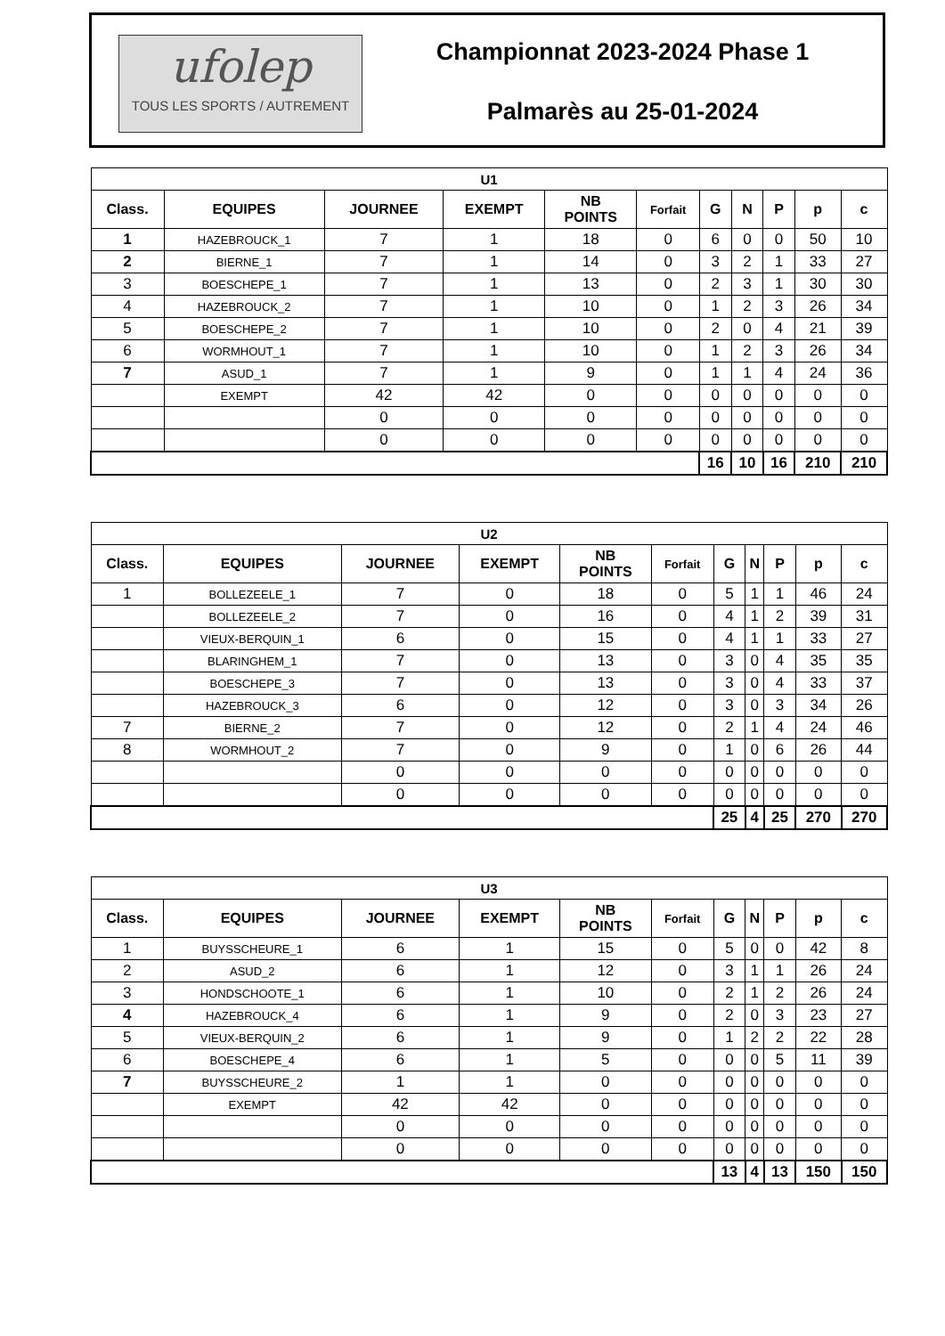ufolep
TOUS LES SPORTS / AUTREMENT
Championnat 2023-2024 Phase 1
Palmarès au 25-01-2024
| U1 | | | | | | | | | | |
| Class. | EQUIPES | JOURNEE | EXEMPT | NB POINTS | Forfait | G | N | P | p | c |
| 1 | HAZEBROUCK_1 | 7 | 1 | 18 | 0 | 6 | 0 | 0 | 50 | 10 |
| 2 | BIERNE_1 | 7 | 1 | 14 | 0 | 3 | 2 | 1 | 33 | 27 |
| 3 | BOESCHEPE_1 | 7 | 1 | 13 | 0 | 2 | 3 | 1 | 30 | 30 |
| 4 | HAZEBROUCK_2 | 7 | 1 | 10 | 0 | 1 | 2 | 3 | 26 | 34 |
| 5 | BOESCHEPE_2 | 7 | 1 | 10 | 0 | 2 | 0 | 4 | 21 | 39 |
| 6 | WORMHOUT_1 | 7 | 1 | 10 | 0 | 1 | 2 | 3 | 26 | 34 |
| 7 | ASUD_1 | 7 | 1 | 9 | 0 | 1 | 1 | 4 | 24 | 36 |
| | EXEMPT | 42 | 42 | 0 | 0 | 0 | 0 | 0 | 0 | 0 |
| | | 0 | 0 | 0 | 0 | 0 | 0 | 0 | 0 | 0 |
| | | 0 | 0 | 0 | 0 | 0 | 0 | 0 | 0 | 0 |
| | | | | | | 16 | 10 | 16 | 210 | 210 |
| U2 | | | | | | | | | | |
| Class. | EQUIPES | JOURNEE | EXEMPT | NB POINTS | Forfait | G | N | P | p | c |
| 1 | BOLLEZEELE_1 | 7 | 0 | 18 | 0 | 5 | 1 | 1 | 46 | 24 |
| | BOLLEZEELE_2 | 7 | 0 | 16 | 0 | 4 | 1 | 2 | 39 | 31 |
| | VIEUX-BERQUIN_1 | 6 | 0 | 15 | 0 | 4 | 1 | 1 | 33 | 27 |
| | BLARINGHEM_1 | 7 | 0 | 13 | 0 | 3 | 0 | 4 | 35 | 35 |
| | BOESCHEPE_3 | 7 | 0 | 13 | 0 | 3 | 0 | 4 | 33 | 37 |
| | HAZEBROUCK_3 | 6 | 0 | 12 | 0 | 3 | 0 | 3 | 34 | 26 |
| 7 | BIERNE_2 | 7 | 0 | 12 | 0 | 2 | 1 | 4 | 24 | 46 |
| 8 | WORMHOUT_2 | 7 | 0 | 9 | 0 | 1 | 0 | 6 | 26 | 44 |
| | | 0 | 0 | 0 | 0 | 0 | 0 | 0 | 0 | 0 |
| | | 0 | 0 | 0 | 0 | 0 | 0 | 0 | 0 | 0 |
| | | | | | | 25 | 4 | 25 | 270 | 270 |
| U3 | | | | | | | | | | |
| Class. | EQUIPES | JOURNEE | EXEMPT | NB POINTS | Forfait | G | N | P | p | c |
| 1 | BUYSSCHEURE_1 | 6 | 1 | 15 | 0 | 5 | 0 | 0 | 42 | 8 |
| 2 | ASUD_2 | 6 | 1 | 12 | 0 | 3 | 1 | 1 | 26 | 24 |
| 3 | HONDSCHOOTE_1 | 6 | 1 | 10 | 0 | 2 | 1 | 2 | 26 | 24 |
| 4 | HAZEBROUCK_4 | 6 | 1 | 9 | 0 | 2 | 0 | 3 | 23 | 27 |
| 5 | VIEUX-BERQUIN_2 | 6 | 1 | 9 | 0 | 1 | 2 | 2 | 22 | 28 |
| 6 | BOESCHEPE_4 | 6 | 1 | 5 | 0 | 0 | 0 | 5 | 11 | 39 |
| 7 | BUYSSCHEURE_2 | 1 | 1 | 0 | 0 | 0 | 0 | 0 | 0 | 0 |
| | EXEMPT | 42 | 42 | 0 | 0 | 0 | 0 | 0 | 0 | 0 |
| | | 0 | 0 | 0 | 0 | 0 | 0 | 0 | 0 | 0 |
| | | 0 | 0 | 0 | 0 | 0 | 0 | 0 | 0 | 0 |
| | | | | | | 13 | 4 | 13 | 150 | 150 |